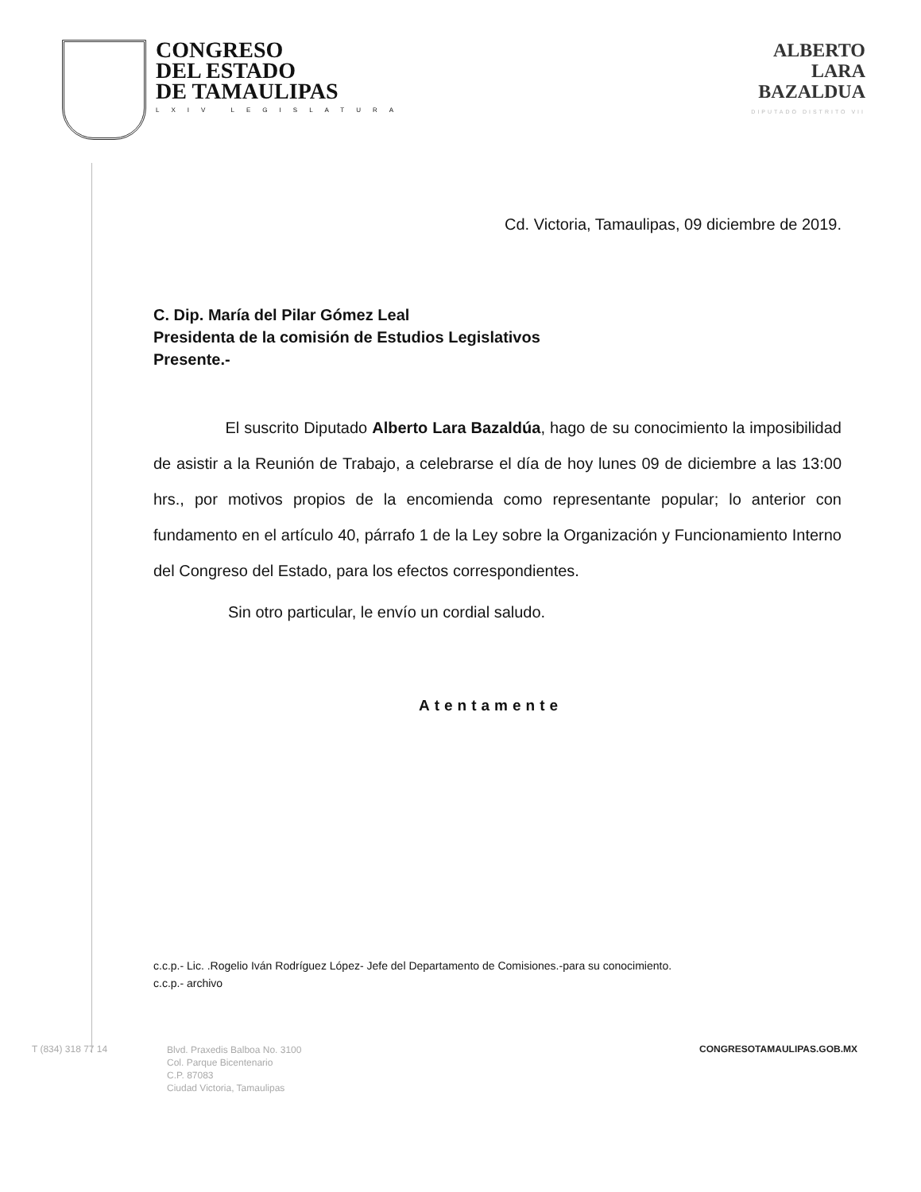CONGRESO
DEL ESTADO
DE TAMAULIPAS
LXIV LEGISLATURA
ALBERTO
LARA
BAZALDUA
DIPUTADO DISTRITO VII
Cd. Victoria, Tamaulipas, 09 diciembre de 2019.
C. Dip. María del Pilar Gómez Leal
Presidenta de la comisión de Estudios Legislativos
Presente.-
El suscrito Diputado Alberto Lara Bazaldúa, hago de su conocimiento la imposibilidad de asistir a la Reunión de Trabajo, a celebrarse el día de hoy lunes 09 de diciembre a las 13:00 hrs., por motivos propios de la encomienda como representante popular; lo anterior con fundamento en el artículo 40, párrafo 1 de la Ley sobre la Organización y Funcionamiento Interno del Congreso del Estado, para los efectos correspondientes.
Sin otro particular, le envío un cordial saludo.
Atentamente
c.c.p.- Lic. .Rogelio Iván Rodríguez López- Jefe del Departamento de Comisiones.-para su conocimiento.
c.c.p.- archivo
T (834) 318 77 14
Blvd. Praxedis Balboa No. 3100
Col. Parque Bicentenario
C.P. 87083
Ciudad Victoria, Tamaulipas
CONGRESOTAMAULIPAS.GOB.MX